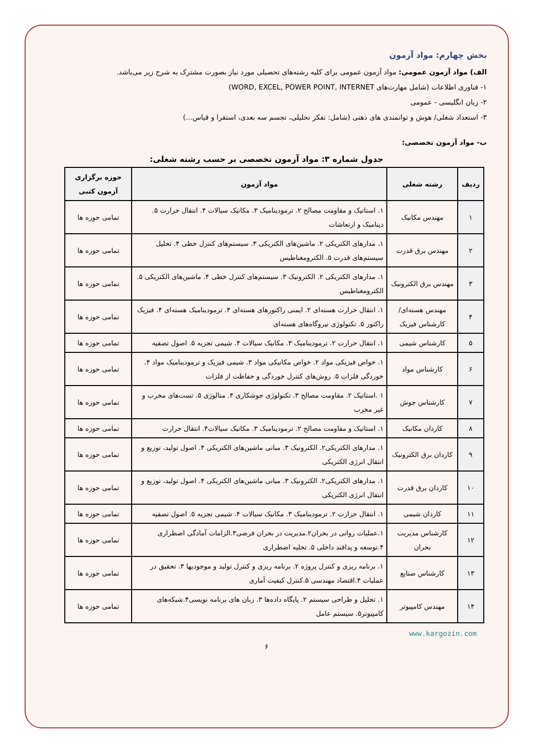بخش چهارم: مواد آزمون
الف) مواد آزمون عمومی: مواد آزمون عمومی برای کلیه رشته‌های تحصیلی مورد نیاز بصورت مشترک به شرح زیر می‌باشد.
۱- فناوری اطلاعات (شامل مهارت‌های WORD, EXCEL, POWER POINT, INTERNET)
۲- زبان انگلیسی - عمومی
۳- استعداد شغلی/ هوش و توانمندی های ذهنی (شامل: تفکر تحلیلی، تجسم سه بعدی، استقرا و قیاس...)
ب- مواد آزمون تخصصی:
جدول شماره ۳: مواد آزمون تخصصی بر حسب رشته شغلی:
| ردیف | رشته شغلی | مواد آزمون | حوزه برگزاری آزمون کتبی |
| --- | --- | --- | --- |
| ۱ | مهندس مکانیک | ۱. استاتیک و مقاومت مصالح ۲. ترمودینامیک ۳. مکانیک سیالات ۴. انتقال حرارت ۵. دینامیک و ارتعاشات | تمامی حوزه ها |
| ۲ | مهندس برق قدرت | ۱. مدارهای الکتریکی ۲. ماشین‌های الکتریکی ۳. سیستم‌های کنترل خطی ۴. تحلیل سیستم‌های قدرت ۵. الکترومغناطیس | تمامی حوزه ها |
| ۳ | مهندس برق الکترونیک | ۱. مدارهای الکتریکی ۲. الکترونیک ۳. سیستم‌های کنترل خطی ۴. ماشین‌های الکتریکی ۵. الکترومغناطیس | تمامی حوزه ها |
| ۴ | مهندس هسته‌ای/ کارشناس فیزیک | ۱. انتقال حرارت هسته‌ای ۲. ایمنی راکتورهای هسته‌ای ۳. ترمودینامیک هسته‌ای ۴. فیزیک راکتور ۵. تکنولوژی نیروگاه‌های هسته‌ای | تمامی حوزه ها |
| ۵ | کارشناس شیمی | ۱. انتقال حرارت ۲. ترمودینامیک ۳. مکانیک سیالات ۴. شیمی تجزیه ۵. اصول تصفیه | تمامی حوزه ها |
| ۶ | کارشناس مواد | ۱. خواص فیزیکی مواد ۲. خواص مکانیکی مواد ۳. شیمی فیزیک و ترمودینامیک مواد ۴. خوردگی فلزات ۵. روش‌های کنترل خوردگی و حفاظت از فلزات | تمامی حوزه ها |
| ۷ | کارشناس جوش | ۱ .استاتیک ۲. مقاومت مصالح ۳. تکنولوژی جوشکاری ۴. متالوژی ۵. تست‌های مخرب و غیر مخرب | تمامی حوزه ها |
| ۸ | کاردان مکانیک | ۱. استاتیک و مقاومت مصالح ۲. ترمودینامیک ۳. مکانیک سیالات۴. انتقال حرارت | تمامی حوزه ها |
| ۹ | کاردان برق الکترونیک | ۱. مدارهای الکتریکی۲. الکترونیک ۳. مبانی ماشین‌های الکتریکی ۴. اصول تولید، توزیع و انتقال انرژی الکتریکی | تمامی حوزه ها |
| ۱۰ | کاردان برق قدرت | ۱. مدارهای الکتریکی۲. الکترونیک ۳. مبانی ماشین‌های الکتریکی ۴. اصول تولید، توزیع و انتقال انرژی الکتریکی | تمامی حوزه ها |
| ۱۱ | کاردان شیمی | ۱. انتقال حرارت ۲. ترمودینامیک ۳. مکانیک سیالات ۴. شیمی تجزیه ۵. اصول تصفیه | تمامی حوزه ها |
| ۱۲ | کارشناس مدیریت بحران | ۱.عملیات روانی در بحران۲.مدیریت در بحران فرضی۳.الزامات آمادگی اضطراری ۴.توسعه و پدافند داخلی ۵. تخلیه اضطراری | تمامی حوزه ها |
| ۱۳ | کارشناس صنایع | ۱. برنامه ریزی و کنترل پروژه ۲. برنامه ریزی و کنترل تولید و موجودیها ۳. تحقیق در عملیات ۴.اقتصاد مهندسی ۵.کنترل کیفیت آماری | تمامی حوزه ها |
| ۱۴ | مهندس کامپیوتر | ۱. تحلیل و طراحی سیستم ۲. پایگاه داده‌ها ۳. زبان های برنامه نویسی۴.شبکه‌های کامپیوتر۵. سیستم عامل | تمامی حوزه ها |
www.kargozin.com
۶